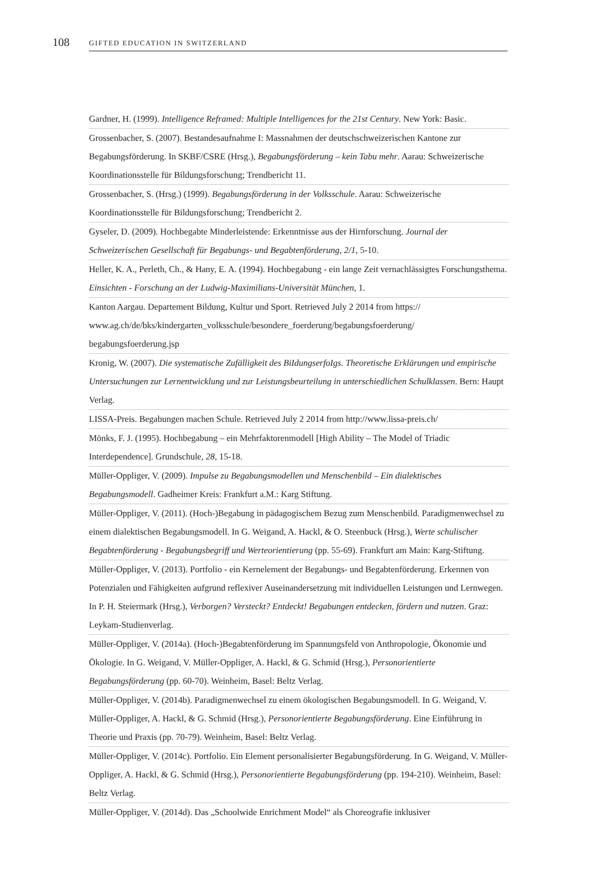108 GIFTED EDUCATION IN SWITZERLAND
Gardner, H. (1999). Intelligence Reframed: Multiple Intelligences for the 21st Century. New York: Basic.
Grossenbacher, S. (2007). Bestandesaufnahme I: Massnahmen der deutschschweizerischen Kantone zur Begabungsförderung. In SKBF/CSRE (Hrsg.), Begabungsförderung – kein Tabu mehr. Aarau: Schweizerische Koordinationsstelle für Bildungsforschung; Trendbericht 11.
Grossenbacher, S. (Hrsg.) (1999). Begabungsförderung in der Volksschule. Aarau: Schweizerische Koordinationsstelle für Bildungsforschung; Trendbericht 2.
Gyseler, D. (2009). Hochbegabte Minderleistende: Erkenntnisse aus der Hirnforschung. Journal der Schweizerischen Gesellschaft für Begabungs- und Begabtenförderung, 2/1, 5-10.
Heller, K. A., Perleth, Ch., & Hany, E. A. (1994). Hochbegabung - ein lange Zeit vernachlässigtes Forschungsthema. Einsichten - Forschung an der Ludwig-Maximilians-Universität München, 1.
Kanton Aargau. Departement Bildung, Kultur und Sport. Retrieved July 2 2014 from https://
www.ag.ch/de/bks/kindergarten_volksschule/besondere_foerderung/begabungsfoerderung/
begabungsfoerderung.jsp
Kronig, W. (2007). Die systematische Zufälligkeit des BiIdungserfoIgs. Theoretische Erklärungen und empirische Untersuchungen zur Lernentwicklung und zur Leistungsbeurteilung in unterschiedlichen Schulklassen. Bern: Haupt Verlag.
LISSA-Preis. Begabungen machen Schule. Retrieved July 2 2014 from http://www.lissa-preis.ch/
Mönks, F. J. (1995). Hochbegabung – ein Mehrfaktorenmodell [High Ability – The Model of Triadic Interdependence]. Grundschule, 28, 15-18.
Müller-Oppliger, V. (2009). Impulse zu Begabungsmodellen und Menschenbild – Ein dialektisches Begabungsmodell. Gadheimer Kreis: Frankfurt a.M.: Karg Stiftung.
Müller-Oppliger, V. (2011). (Hoch-)Begabung in pädagogischem Bezug zum Menschenbild. Paradigmenwechsel zu einem dialektischen Begabungsmodell. In G. Weigand, A. Hackl, & O. Steenbuck (Hrsg.), Werte schulischer Begabtenförderung - Begabungsbegriff und Werteorientierung (pp. 55-69). Frankfurt am Main: Karg-Stiftung.
Müller-Oppliger, V. (2013). Portfolio - ein Kernelement der Begabungs- und Begabtenförderung. Erkennen von Potenzialen und Fähigkeiten aufgrund reflexiver Auseinandersetzung mit individuellen Leistungen und Lernwegen. In P. H. Steiermark (Hrsg.), Verborgen? Versteckt? Entdeckt! Begabungen entdecken, fördern und nutzen. Graz: Leykam-Studienverlag.
Müller-Oppliger, V. (2014a). (Hoch-)Begabtenförderung im Spannungsfeld von Anthropologie, Ökonomie und Ökologie. In G. Weigand, V. Müller-Oppliger, A. Hackl, & G. Schmid (Hrsg.), Personorientierte Begabungsförderung (pp. 60-70). Weinheim, Basel: Beltz Verlag.
Müller-Oppliger, V. (2014b). Paradigmenwechsel zu einem ökologischen Begabungsmodell. In G. Weigand, V. Müller-Oppliger, A. Hackl, & G. Schmid (Hrsg.), Personorientierte Begabungsförderung. Eine Einführung in Theorie und Praxis (pp. 70-79). Weinheim, Basel: Beltz Verlag.
Müller-Oppliger, V. (2014c). Portfolio. Ein Element personalisierter Begabungsförderung. In G. Weigand, V. Müller-Oppliger, A. Hackl, & G. Schmid (Hrsg.), Personorientierte Begabungsförderung (pp. 194-210). Weinheim, Basel: Beltz Verlag.
Müller-Oppliger, V. (2014d). Das „Schoolwide Enrichment Model“ als Choreografie inklusiver